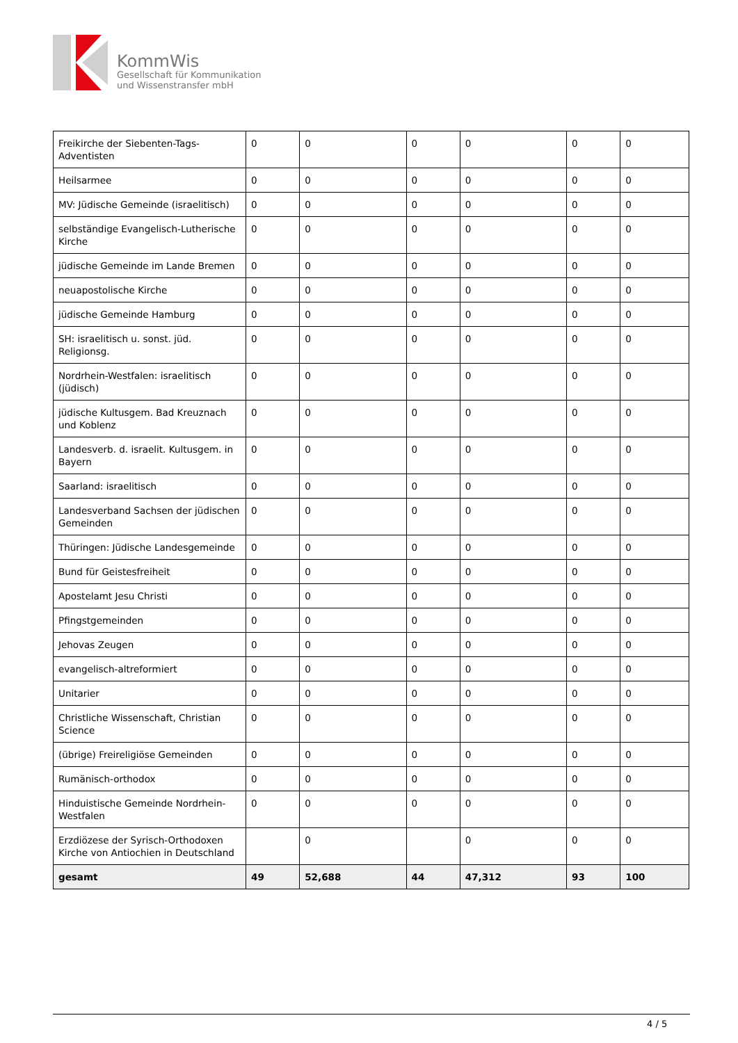KommWis
Gesellschaft für Kommunikation
und Wissenstransfer mbH
| Freikirche der Siebenten-Tags-Adventisten | 0 | 0 | 0 | 0 | 0 | 0 |
| Heilsarmee | 0 | 0 | 0 | 0 | 0 | 0 |
| MV: Jüdische Gemeinde (israelitisch) | 0 | 0 | 0 | 0 | 0 | 0 |
| selbständige Evangelisch-Lutherische Kirche | 0 | 0 | 0 | 0 | 0 | 0 |
| jüdische Gemeinde im Lande Bremen | 0 | 0 | 0 | 0 | 0 | 0 |
| neuapostolische Kirche | 0 | 0 | 0 | 0 | 0 | 0 |
| jüdische Gemeinde Hamburg | 0 | 0 | 0 | 0 | 0 | 0 |
| SH: israelitisch u. sonst. jüd. Religionsg. | 0 | 0 | 0 | 0 | 0 | 0 |
| Nordrhein-Westfalen: israelitisch (jüdisch) | 0 | 0 | 0 | 0 | 0 | 0 |
| jüdische Kultusgem. Bad Kreuznach und Koblenz | 0 | 0 | 0 | 0 | 0 | 0 |
| Landesverb. d. israelit. Kultusgem. in Bayern | 0 | 0 | 0 | 0 | 0 | 0 |
| Saarland: israelitisch | 0 | 0 | 0 | 0 | 0 | 0 |
| Landesverband Sachsen der jüdischen Gemeinden | 0 | 0 | 0 | 0 | 0 | 0 |
| Thüringen: Jüdische Landesgemeinde | 0 | 0 | 0 | 0 | 0 | 0 |
| Bund für Geistesfreiheit | 0 | 0 | 0 | 0 | 0 | 0 |
| Apostelamt Jesu Christi | 0 | 0 | 0 | 0 | 0 | 0 |
| Pfingstgemeinden | 0 | 0 | 0 | 0 | 0 | 0 |
| Jehovas Zeugen | 0 | 0 | 0 | 0 | 0 | 0 |
| evangelisch-altreformiert | 0 | 0 | 0 | 0 | 0 | 0 |
| Unitarier | 0 | 0 | 0 | 0 | 0 | 0 |
| Christliche Wissenschaft, Christian Science | 0 | 0 | 0 | 0 | 0 | 0 |
| (übrige) Freireligiöse Gemeinden | 0 | 0 | 0 | 0 | 0 | 0 |
| Rumänisch-orthodox | 0 | 0 | 0 | 0 | 0 | 0 |
| Hinduistische Gemeinde Nordrhein-Westfalen | 0 | 0 | 0 | 0 | 0 | 0 |
| Erzdiözese der Syrisch-Orthodoxen Kirche von Antiochien in Deutschland | | 0 | | 0 | 0 | 0 |
| gesamt | 49 | 52,688 | 44 | 47,312 | 93 | 100 |
4 / 5